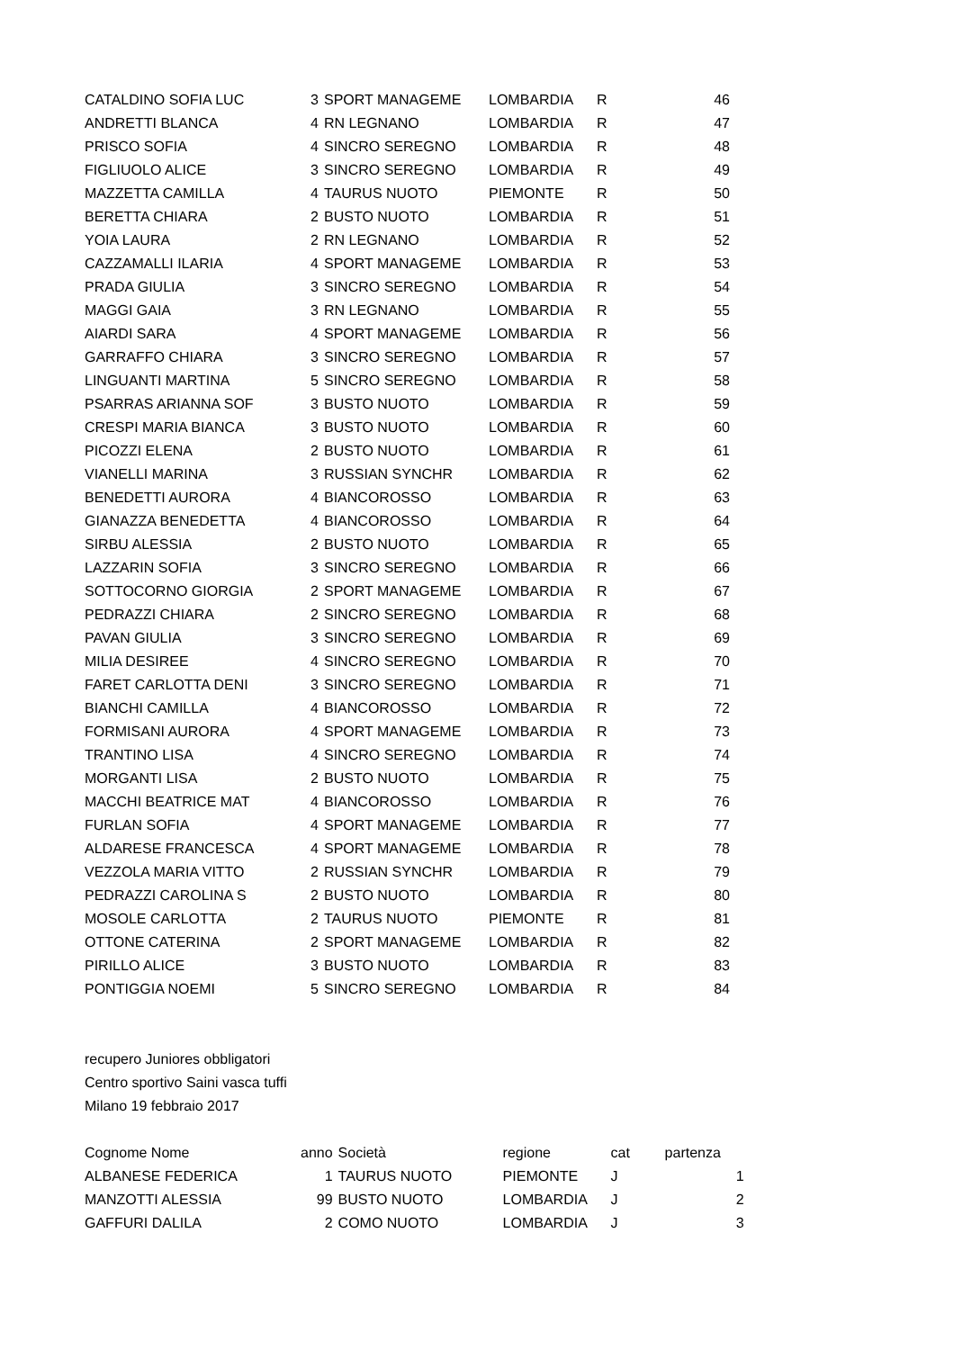| CATALDINO SOFIA LUC | 3 | SPORT MANAGEME | LOMBARDIA | R | 46 |
| ANDRETTI BLANCA | 4 | RN LEGNANO | LOMBARDIA | R | 47 |
| PRISCO SOFIA | 4 | SINCRO SEREGNO | LOMBARDIA | R | 48 |
| FIGLIUOLO ALICE | 3 | SINCRO SEREGNO | LOMBARDIA | R | 49 |
| MAZZETTA CAMILLA | 4 | TAURUS NUOTO | PIEMONTE | R | 50 |
| BERETTA CHIARA | 2 | BUSTO NUOTO | LOMBARDIA | R | 51 |
| YOIA LAURA | 2 | RN LEGNANO | LOMBARDIA | R | 52 |
| CAZZAMALLI ILARIA | 4 | SPORT MANAGEME | LOMBARDIA | R | 53 |
| PRADA GIULIA | 3 | SINCRO SEREGNO | LOMBARDIA | R | 54 |
| MAGGI GAIA | 3 | RN LEGNANO | LOMBARDIA | R | 55 |
| AIARDI SARA | 4 | SPORT MANAGEME | LOMBARDIA | R | 56 |
| GARRAFFO CHIARA | 3 | SINCRO SEREGNO | LOMBARDIA | R | 57 |
| LINGUANTI MARTINA | 5 | SINCRO SEREGNO | LOMBARDIA | R | 58 |
| PSARRAS ARIANNA SOF | 3 | BUSTO NUOTO | LOMBARDIA | R | 59 |
| CRESPI MARIA BIANCA | 3 | BUSTO NUOTO | LOMBARDIA | R | 60 |
| PICOZZI ELENA | 2 | BUSTO NUOTO | LOMBARDIA | R | 61 |
| VIANELLI MARINA | 3 | RUSSIAN SYNCHR | LOMBARDIA | R | 62 |
| BENEDETTI AURORA | 4 | BIANCOROSSO | LOMBARDIA | R | 63 |
| GIANAZZA BENEDETTA | 4 | BIANCOROSSO | LOMBARDIA | R | 64 |
| SIRBU ALESSIA | 2 | BUSTO NUOTO | LOMBARDIA | R | 65 |
| LAZZARIN SOFIA | 3 | SINCRO SEREGNO | LOMBARDIA | R | 66 |
| SOTTOCORNO GIORGIA | 2 | SPORT MANAGEME | LOMBARDIA | R | 67 |
| PEDRAZZI CHIARA | 2 | SINCRO SEREGNO | LOMBARDIA | R | 68 |
| PAVAN GIULIA | 3 | SINCRO SEREGNO | LOMBARDIA | R | 69 |
| MILIA DESIREE | 4 | SINCRO SEREGNO | LOMBARDIA | R | 70 |
| FARET CARLOTTA DENI | 3 | SINCRO SEREGNO | LOMBARDIA | R | 71 |
| BIANCHI CAMILLA | 4 | BIANCOROSSO | LOMBARDIA | R | 72 |
| FORMISANI AURORA | 4 | SPORT MANAGEME | LOMBARDIA | R | 73 |
| TRANTINO LISA | 4 | SINCRO SEREGNO | LOMBARDIA | R | 74 |
| MORGANTI LISA | 2 | BUSTO NUOTO | LOMBARDIA | R | 75 |
| MACCHI BEATRICE MAT | 4 | BIANCOROSSO | LOMBARDIA | R | 76 |
| FURLAN SOFIA | 4 | SPORT MANAGEME | LOMBARDIA | R | 77 |
| ALDARESE FRANCESCA | 4 | SPORT MANAGEME | LOMBARDIA | R | 78 |
| VEZZOLA MARIA VITTO | 2 | RUSSIAN SYNCHR | LOMBARDIA | R | 79 |
| PEDRAZZI CAROLINA S | 2 | BUSTO NUOTO | LOMBARDIA | R | 80 |
| MOSOLE CARLOTTA | 2 | TAURUS NUOTO | PIEMONTE | R | 81 |
| OTTONE CATERINA | 2 | SPORT MANAGEME | LOMBARDIA | R | 82 |
| PIRILLO ALICE | 3 | BUSTO NUOTO | LOMBARDIA | R | 83 |
| PONTIGGIA NOEMI | 5 | SINCRO SEREGNO | LOMBARDIA | R | 84 |
recupero Juniores obbligatori
Centro sportivo Saini vasca tuffi
Milano 19 febbraio 2017
| Cognome Nome | anno | Società | regione | cat | partenza |
| --- | --- | --- | --- | --- | --- |
| ALBANESE FEDERICA | 1 | TAURUS NUOTO | PIEMONTE | J | 1 |
| MANZOTTI ALESSIA | 99 | BUSTO NUOTO | LOMBARDIA | J | 2 |
| GAFFURI DALILA | 2 | COMO NUOTO | LOMBARDIA | J | 3 |